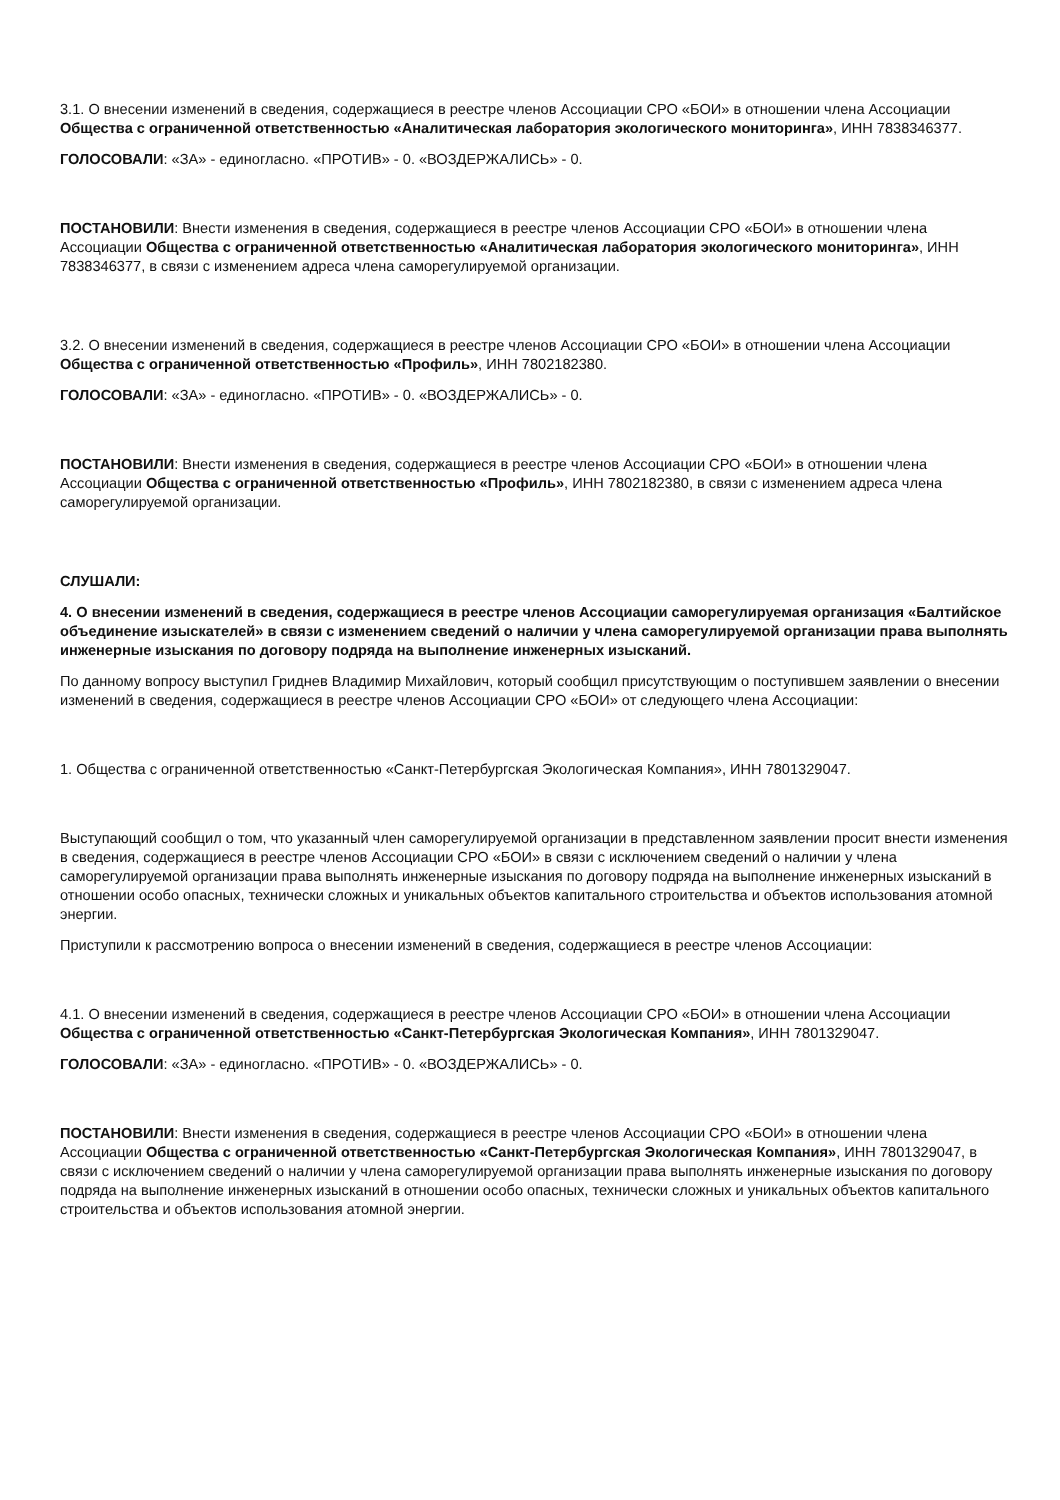3.1. О внесении изменений в сведения, содержащиеся в реестре членов Ассоциации СРО «БОИ» в отношении члена Ассоциации Общества с ограниченной ответственностью «Аналитическая лаборатория экологического мониторинга», ИНН 7838346377.
ГОЛОСОВАЛИ: «ЗА» - единогласно. «ПРОТИВ» - 0. «ВОЗДЕРЖАЛИСЬ» - 0.
ПОСТАНОВИЛИ: Внести изменения в сведения, содержащиеся в реестре членов Ассоциации СРО «БОИ» в отношении члена Ассоциации Общества с ограниченной ответственностью «Аналитическая лаборатория экологического мониторинга», ИНН 7838346377, в связи с изменением адреса члена саморегулируемой организации.
3.2. О внесении изменений в сведения, содержащиеся в реестре членов Ассоциации СРО «БОИ» в отношении члена Ассоциации Общества с ограниченной ответственностью «Профиль», ИНН 7802182380.
ГОЛОСОВАЛИ: «ЗА» - единогласно. «ПРОТИВ» - 0. «ВОЗДЕРЖАЛИСЬ» - 0.
ПОСТАНОВИЛИ: Внести изменения в сведения, содержащиеся в реестре членов Ассоциации СРО «БОИ» в отношении члена Ассоциации Общества с ограниченной ответственностью «Профиль», ИНН 7802182380, в связи с изменением адреса члена саморегулируемой организации.
СЛУШАЛИ:
4. О внесении изменений в сведения, содержащиеся в реестре членов Ассоциации саморегулируемая организация «Балтийское объединение изыскателей» в связи с изменением сведений о наличии у члена саморегулируемой организации права выполнять инженерные изыскания по договору подряда на выполнение инженерных изысканий.
По данному вопросу выступил Гриднев Владимир Михайлович, который сообщил присутствующим о поступившем заявлении о внесении изменений в сведения, содержащиеся в реестре членов Ассоциации СРО «БОИ» от следующего члена Ассоциации:
1. Общества с ограниченной ответственностью «Санкт-Петербургская Экологическая Компания», ИНН 7801329047.
Выступающий сообщил о том, что указанный член саморегулируемой организации в представленном заявлении просит внести изменения в сведения, содержащиеся в реестре членов Ассоциации СРО «БОИ» в связи с исключением сведений о наличии у члена саморегулируемой организации права выполнять инженерные изыскания по договору подряда на выполнение инженерных изысканий в отношении особо опасных, технически сложных и уникальных объектов капитального строительства и объектов использования атомной энергии.
Приступили к рассмотрению вопроса о внесении изменений в сведения, содержащиеся в реестре членов Ассоциации:
4.1. О внесении изменений в сведения, содержащиеся в реестре членов Ассоциации СРО «БОИ» в отношении члена Ассоциации Общества с ограниченной ответственностью «Санкт-Петербургская Экологическая Компания», ИНН 7801329047.
ГОЛОСОВАЛИ: «ЗА» - единогласно. «ПРОТИВ» - 0. «ВОЗДЕРЖАЛИСЬ» - 0.
ПОСТАНОВИЛИ: Внести изменения в сведения, содержащиеся в реестре членов Ассоциации СРО «БОИ» в отношении члена Ассоциации Общества с ограниченной ответственностью «Санкт-Петербургская Экологическая Компания», ИНН 7801329047, в связи с исключением сведений о наличии у члена саморегулируемой организации права выполнять инженерные изыскания по договору подряда на выполнение инженерных изысканий в отношении особо опасных, технически сложных и уникальных объектов капитального строительства и объектов использования атомной энергии.